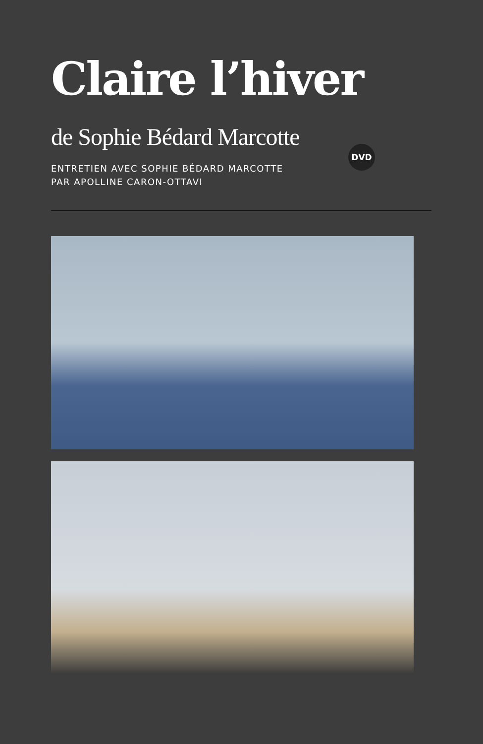Claire l’hiver
de Sophie Bédard Marcotte DVD
ENTRETIEN AVEC SOPHIE BÉDARD MARCOTTE
PAR APOLLINE CARON-OTTAVI